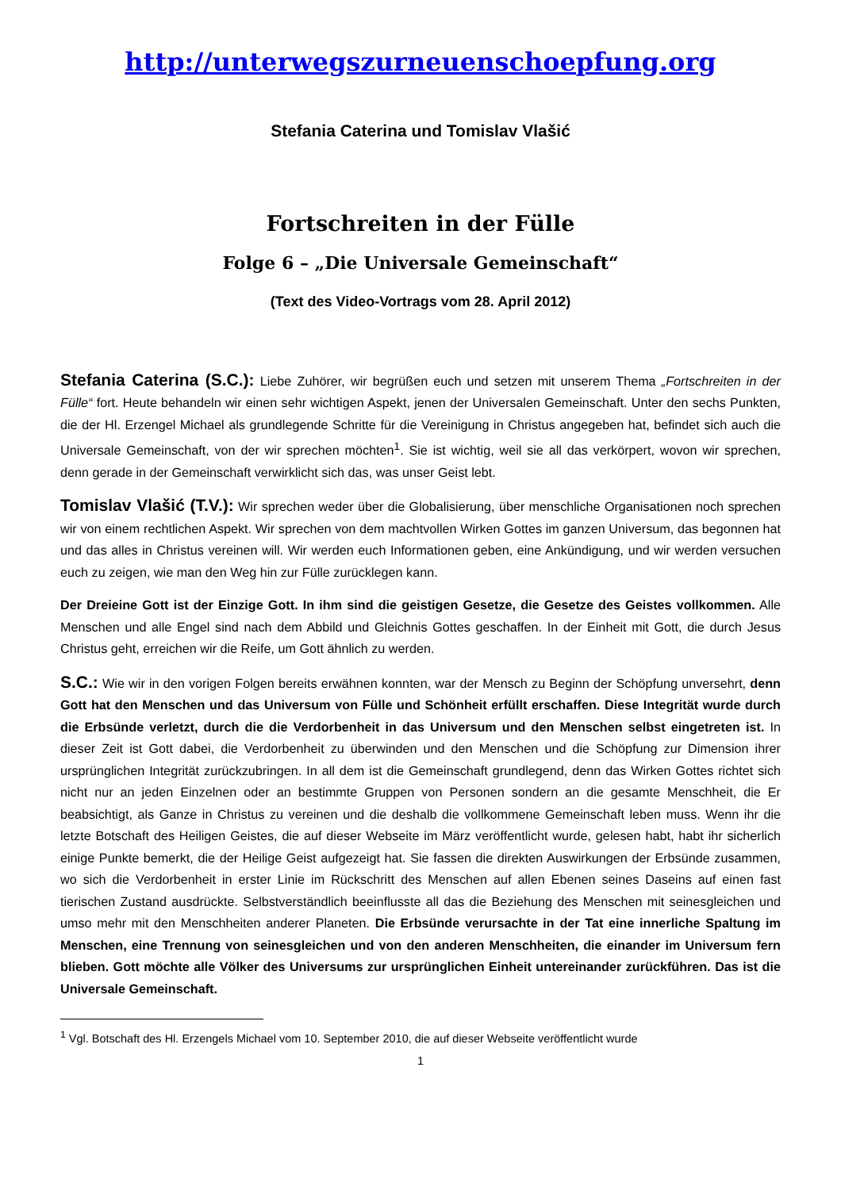http://unterwegszurneuenschoepfung.org
Stefania Caterina und Tomislav Vlašić
Fortschreiten in der Fülle
Folge 6 – „Die Universale Gemeinschaft“
(Text des Video-Vortrags vom 28. April 2012)
Stefania Caterina (S.C.): Liebe Zuhörer, wir begrüßen euch und setzen mit unserem Thema „Fortschreiten in der Fülle“ fort. Heute behandeln wir einen sehr wichtigen Aspekt, jenen der Universalen Gemeinschaft. Unter den sechs Punkten, die der Hl. Erzengel Michael als grundlegende Schritte für die Vereinigung in Christus angegeben hat, befindet sich auch die Universale Gemeinschaft, von der wir sprechen möchten<sup>1</sup>. Sie ist wichtig, weil sie all das verkörpert, wovon wir sprechen, denn gerade in der Gemeinschaft verwirklicht sich das, was unser Geist lebt.
Tomislav Vlašić (T.V.): Wir sprechen weder über die Globalisierung, über menschliche Organisationen noch sprechen wir von einem rechtlichen Aspekt. Wir sprechen von dem machtvollen Wirken Gottes im ganzen Universum, das begonnen hat und das alles in Christus vereinen will. Wir werden euch Informationen geben, eine Ankündigung, und wir werden versuchen euch zu zeigen, wie man den Weg hin zur Fülle zurücklegen kann.
Der Dreieine Gott ist der Einzige Gott. In ihm sind die geistigen Gesetze, die Gesetze des Geistes vollkommen. Alle Menschen und alle Engel sind nach dem Abbild und Gleichnis Gottes geschaffen. In der Einheit mit Gott, die durch Jesus Christus geht, erreichen wir die Reife, um Gott ähnlich zu werden.
S.C.: Wie wir in den vorigen Folgen bereits erwähnen konnten, war der Mensch zu Beginn der Schöpfung unversehrt, denn Gott hat den Menschen und das Universum von Fülle und Schönheit erfüllt erschaffen. Diese Integrität wurde durch die Erbsünde verletzt, durch die die Verdorbenheit in das Universum und den Menschen selbst eingetreten ist. In dieser Zeit ist Gott dabei, die Verdorbenheit zu überwinden und den Menschen und die Schöpfung zur Dimension ihrer ursprünglichen Integrität zurückzubringen. In all dem ist die Gemeinschaft grundlegend, denn das Wirken Gottes richtet sich nicht nur an jeden Einzelnen oder an bestimmte Gruppen von Personen sondern an die gesamte Menschheit, die Er beabsichtigt, als Ganze in Christus zu vereinen und die deshalb die vollkommene Gemeinschaft leben muss. Wenn ihr die letzte Botschaft des Heiligen Geistes, die auf dieser Webseite im März veröffentlicht wurde, gelesen habt, habt ihr sicherlich einige Punkte bemerkt, die der Heilige Geist aufgezeigt hat. Sie fassen die direkten Auswirkungen der Erbsünde zusammen, wo sich die Verdorbenheit in erster Linie im Rückschritt des Menschen auf allen Ebenen seines Daseins auf einen fast tierischen Zustand ausdrückte. Selbstverständlich beeinflusste all das die Beziehung des Menschen mit seinesgleichen und umso mehr mit den Menschheiten anderer Planeten. Die Erbsünde verursachte in der Tat eine innerliche Spaltung im Menschen, eine Trennung von seinesgleichen und von den anderen Menschheiten, die einander im Universum fern blieben. Gott möchte alle Völker des Universums zur ursprünglichen Einheit untereinander zurückführen. Das ist die Universale Gemeinschaft.
<sup>1</sup> Vgl. Botschaft des Hl. Erzengels Michael vom 10. September 2010, die auf dieser Webseite veröffentlicht wurde
1